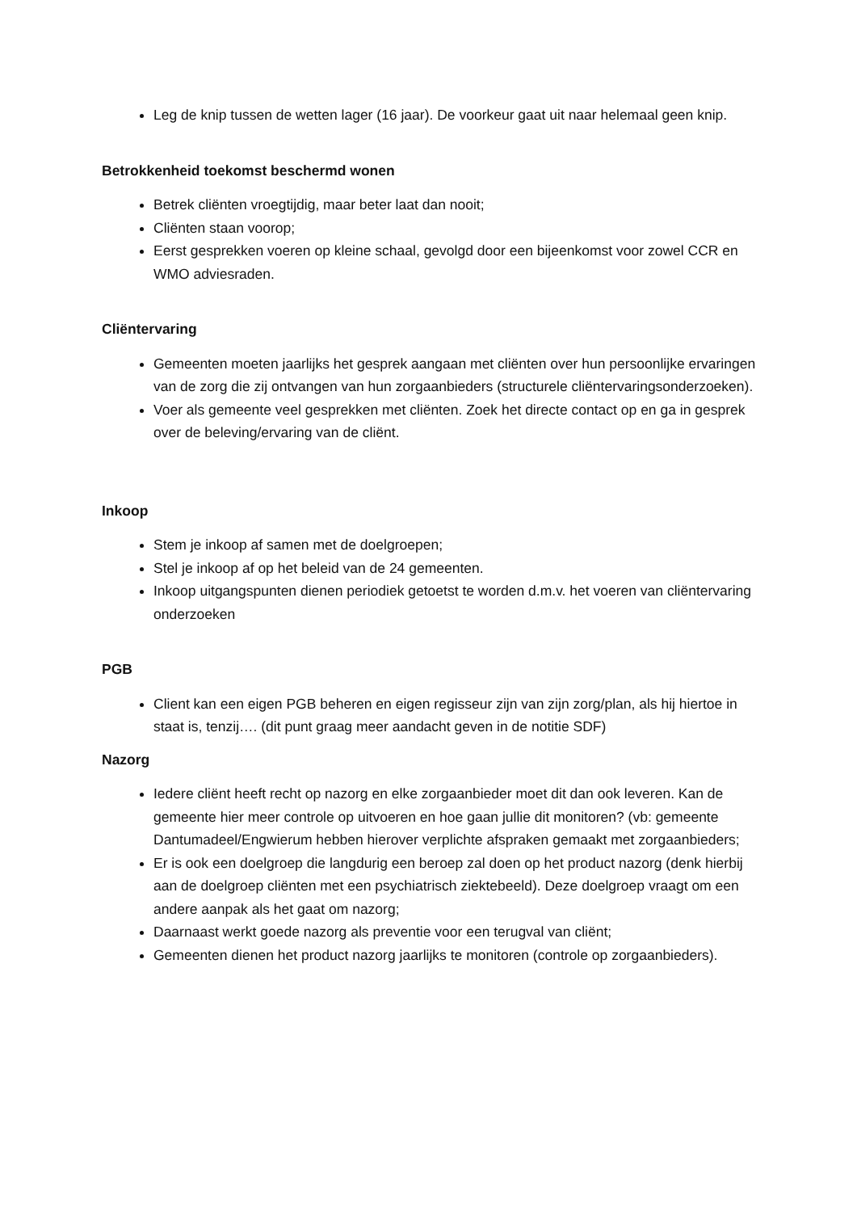Leg de knip tussen de wetten lager (16 jaar). De voorkeur gaat uit naar helemaal geen knip.
Betrokkenheid toekomst beschermd wonen
Betrek cliënten vroegtijdig, maar beter laat dan nooit;
Cliënten staan voorop;
Eerst gesprekken voeren op kleine schaal, gevolgd door een bijeenkomst voor zowel CCR en WMO adviesraden.
Cliëntervaring
Gemeenten moeten jaarlijks het gesprek aangaan met cliënten over hun persoonlijke ervaringen van de zorg die zij ontvangen van hun zorgaanbieders (structurele cliëntervaringsonderzoeken).
Voer als gemeente veel gesprekken met cliënten. Zoek het directe contact op en ga in gesprek over de beleving/ervaring van de cliënt.
Inkoop
Stem je inkoop af samen met de doelgroepen;
Stel je inkoop af op het beleid van de 24 gemeenten.
Inkoop uitgangspunten dienen periodiek getoetst te worden d.m.v. het voeren van cliëntervaring onderzoeken
PGB
Client kan een eigen PGB beheren en eigen regisseur zijn van zijn zorg/plan, als hij hiertoe in staat is, tenzij…. (dit punt graag meer aandacht geven in de notitie SDF)
Nazorg
Iedere cliënt heeft recht op nazorg en elke zorgaanbieder moet dit dan ook leveren. Kan de gemeente hier meer controle op uitvoeren en hoe gaan jullie dit monitoren? (vb: gemeente Dantumadeel/Engwierum hebben hierover verplichte afspraken gemaakt met zorgaanbieders;
Er is ook een doelgroep die langdurig een beroep zal doen op het product nazorg (denk hierbij aan de doelgroep cliënten met een psychiatrisch ziektebeeld). Deze doelgroep vraagt om een andere aanpak als het gaat om nazorg;
Daarnaast werkt goede nazorg als preventie voor een terugval van cliënt;
Gemeenten dienen het product nazorg jaarlijks te monitoren (controle op zorgaanbieders).